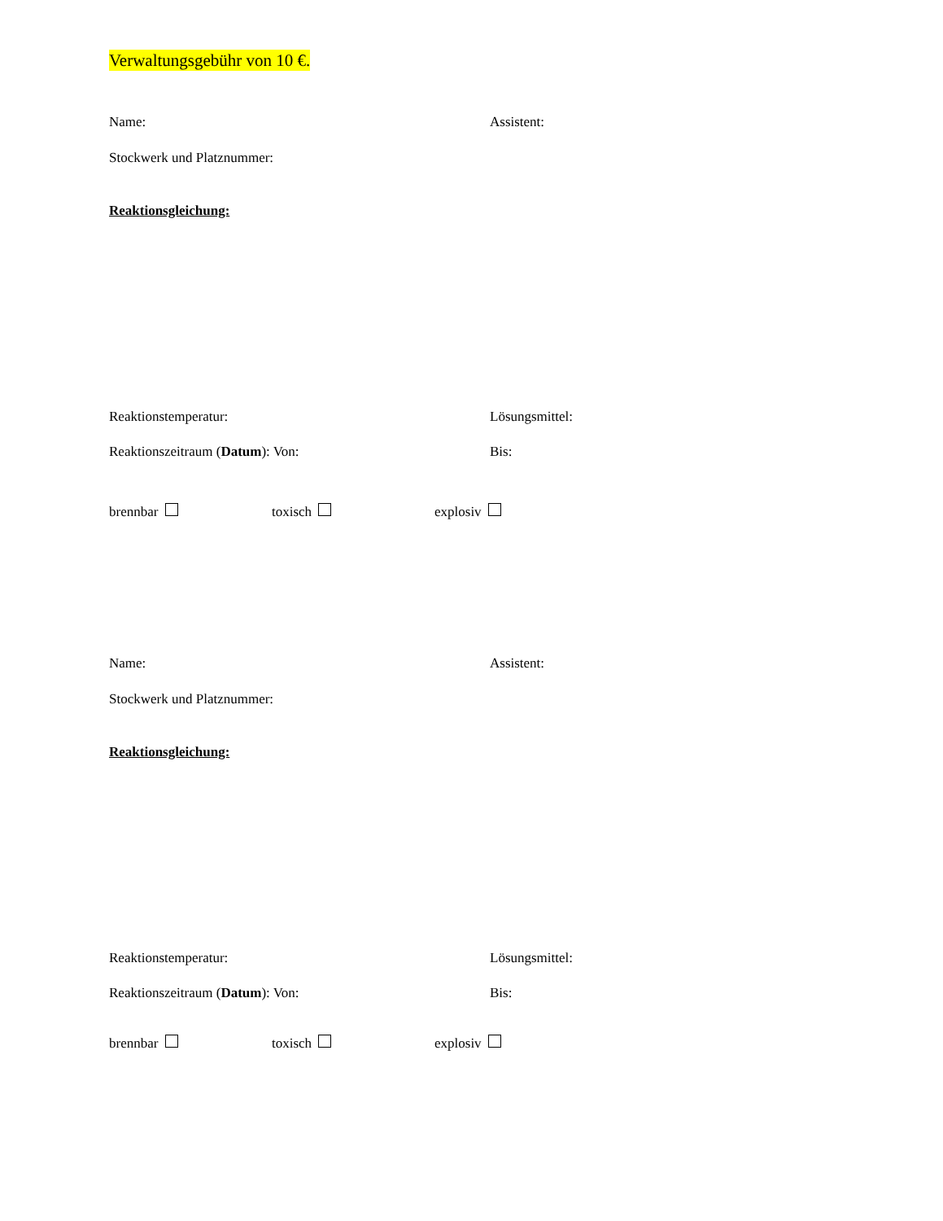Verwaltungsgebühr von 10 €.
Name: Assistent:
Stockwerk und Platznummer:
Reaktionsgleichung:
Reaktionstemperatur: Lösungsmittel:
Reaktionszeitraum (Datum): Von: Bis:
brennbar toxisch explosiv
Name: Assistent:
Stockwerk und Platznummer:
Reaktionsgleichung:
Reaktionstemperatur: Lösungsmittel:
Reaktionszeitraum (Datum): Von: Bis:
brennbar toxisch explosiv